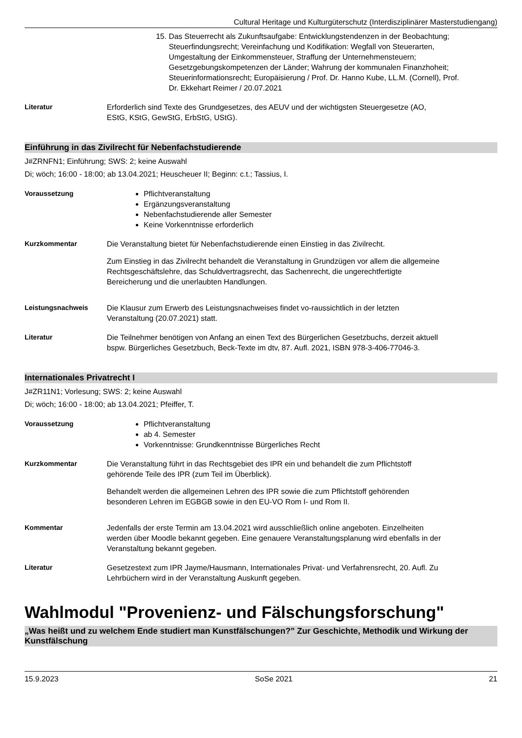Cultural Heritage und Kulturgüterschutz (Interdisziplinärer Masterstudiengang)
15. Das Steuerrecht als Zukunftsaufgabe: Entwicklungstendenzen in der Beobachtung; Steuerfindungsrecht; Vereinfachung und Kodifikation: Wegfall von Steuerarten, Umgestaltung der Einkommensteuer, Straffung der Unternehmensteuern; Gesetzgebungskompetenzen der Länder; Wahrung der kommunalen Finanzhoheit; Steuerinformationsrecht; Europäisierung / Prof. Dr. Hanno Kube, LL.M. (Cornell), Prof. Dr. Ekkehart Reimer / 20.07.2021
Literatur Erforderlich sind Texte des Grundgesetzes, des AEUV und der wichtigsten Steuergesetze (AO, EStG, KStG, GewStG, ErbStG, UStG).
Einführung in das Zivilrecht für Nebenfachstudierende
J#ZRNFN1; Einführung; SWS: 2; keine Auswahl
Di; wöch; 16:00 - 18:00; ab 13.04.2021; Heuscheuer II; Beginn: c.t.; Tassius, I.
Voraussetzung Pflichtveranstaltung
Ergänzungsveranstaltung
Nebenfachstudierende aller Semester
Keine Vorkenntnisse erforderlich
Kurzkommentar Die Veranstaltung bietet für Nebenfachstudierende einen Einstieg in das Zivilrecht.
Zum Einstieg in das Zivilrecht behandelt die Veranstaltung in Grundzügen vor allem die allgemeine Rechtsgeschäftslehre, das Schuldvertragsrecht, das Sachenrecht, die ungerechtfertigte Bereicherung und die unerlaubten Handlungen.
Leistungsnachweis Die Klausur zum Erwerb des Leistungsnachweises findet vo-raussichtlich in der letzten Veranstaltung (20.07.2021) statt.
Literatur Die Teilnehmer benötigen von Anfang an einen Text des Bürgerlichen Gesetzbuchs, derzeit aktuell bspw. Bürgerliches Gesetzbuch, Beck-Texte im dtv, 87. Aufl. 2021, ISBN 978-3-406-77046-3.
Internationales Privatrecht I
J#ZR11N1; Vorlesung; SWS: 2; keine Auswahl
Di; wöch; 16:00 - 18:00; ab 13.04.2021; Pfeiffer, T.
Voraussetzung Pflichtveranstaltung
ab 4. Semester
Vorkenntnisse: Grundkenntnisse Bürgerliches Recht
Kurzkommentar Die Veranstaltung führt in das Rechtsgebiet des IPR ein und behandelt die zum Pflichtstoff gehörende Teile des IPR (zum Teil im Überblick).
Behandelt werden die allgemeinen Lehren des IPR sowie die zum Pflichtstoff gehörenden besonderen Lehren im EGBGB sowie in den EU-VO Rom I- und Rom II.
Kommentar Jedenfalls der erste Termin am 13.04.2021 wird ausschließlich online angeboten. Einzelheiten werden über Moodle bekannt gegeben. Eine genauere Veranstaltungsplanung wird ebenfalls in der Veranstaltung bekannt gegeben.
Literatur Gesetzestext zum IPR Jayme/Hausmann, Internationales Privat- und Verfahrensrecht, 20. Aufl. Zu Lehrbüchern wird in der Veranstaltung Auskunft gegeben.
Wahlmodul "Provenienz- und Fälschungsforschung"
„Was heißt und zu welchem Ende studiert man Kunstfälschungen?” Zur Geschichte, Methodik und Wirkung der Kunstfälschung
15.9.2023 SoSe 2021 21